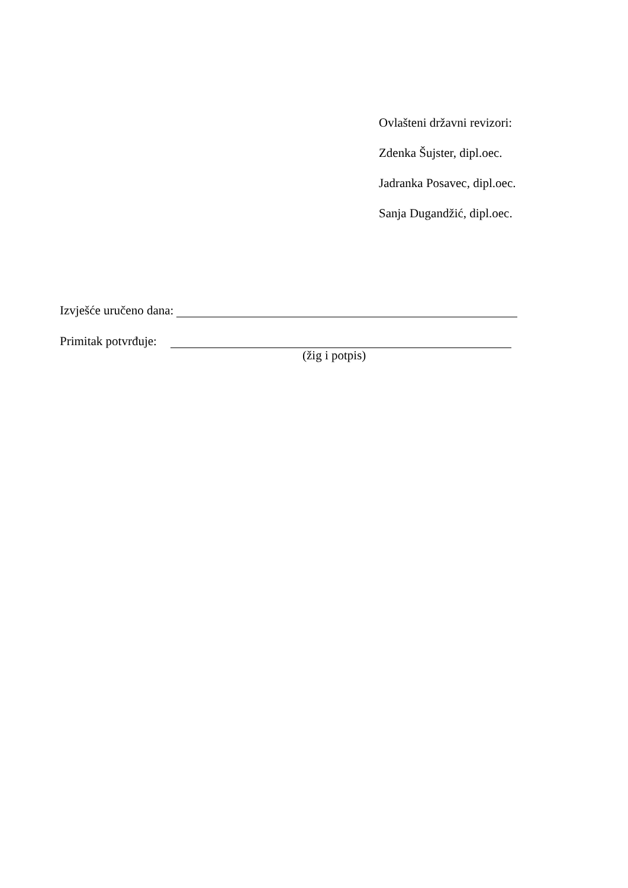Ovlašteni državni revizori:
Zdenka Šujster, dipl.oec.
Jadranka Posavec, dipl.oec.
Sanja Dugandžić, dipl.oec.
Izvješće uručeno dana:
Primitak potvrđuje:
(žig i potpis)